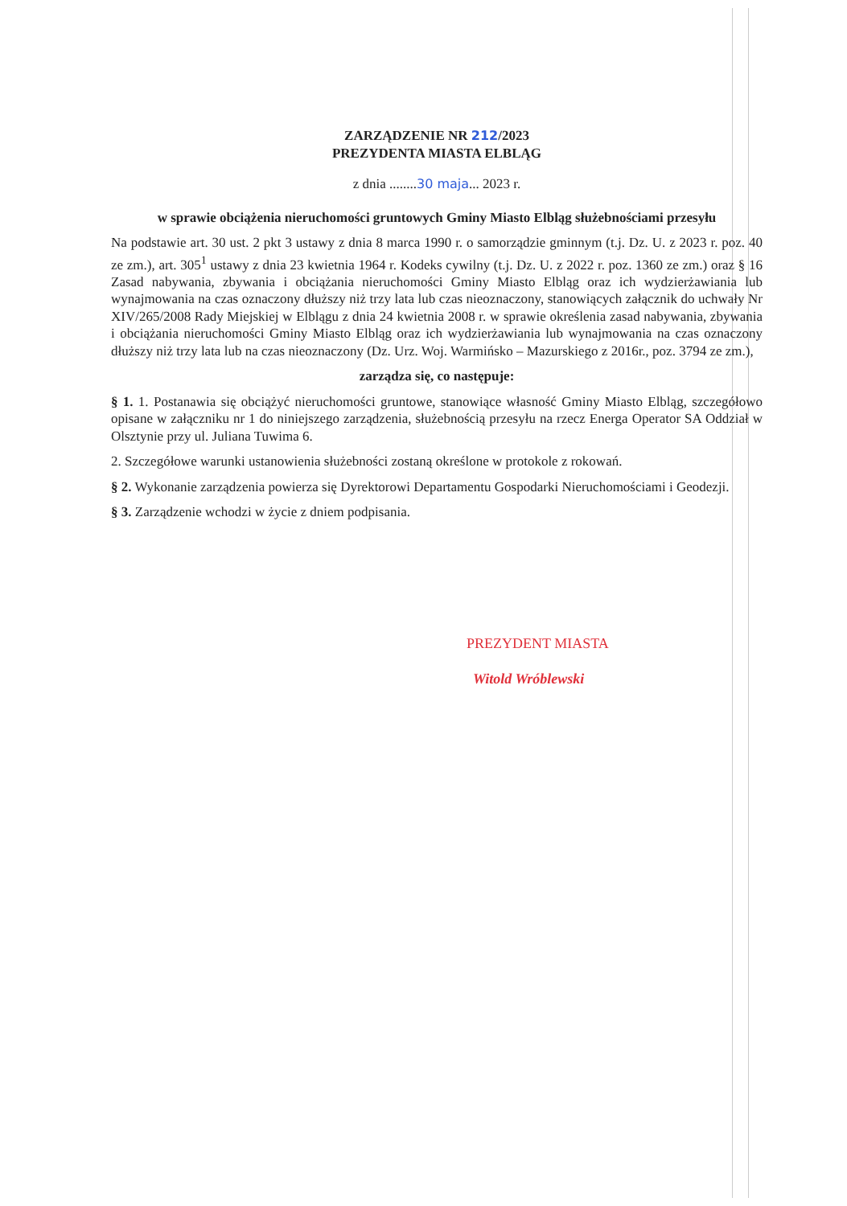ZARZĄDZENIE NR 212/2023
PREZYDENTA MIASTA ELBLĄG
z dnia ........30 maja... 2023 r.
w sprawie obciążenia nieruchomości gruntowych Gminy Miasto Elbląg służebnościami przesyłu
Na podstawie art. 30 ust. 2 pkt 3 ustawy z dnia 8 marca 1990 r. o samorządzie gminnym (t.j. Dz. U. z 2023 r. poz. 40 ze zm.), art. 305<sup>1</sup> ustawy z dnia 23 kwietnia 1964 r. Kodeks cywilny (t.j. Dz. U. z 2022 r. poz. 1360 ze zm.) oraz § 16 Zasad nabywania, zbywania i obciążania nieruchomości Gminy Miasto Elbląg oraz ich wydzierżawiania lub wynajmowania na czas oznaczony dłuższy niż trzy lata lub czas nieoznaczony, stanowiących załącznik do uchwały Nr XIV/265/2008 Rady Miejskiej w Elblągu z dnia 24 kwietnia 2008 r. w sprawie określenia zasad nabywania, zbywania i obciążania nieruchomości Gminy Miasto Elbląg oraz ich wydzierżawiania lub wynajmowania na czas oznaczony dłuższy niż trzy lata lub na czas nieoznaczony (Dz. Urz. Woj. Warmińsko – Mazurskiego z 2016r., poz. 3794 ze zm.),
zarządza się, co następuje:
§ 1. 1. Postanawia się obciążyć nieruchomości gruntowe, stanowiące własność Gminy Miasto Elbląg, szczegółowo opisane w załączniku nr 1 do niniejszego zarządzenia, służebnością przesyłu na rzecz Energa Operator SA Oddział w Olsztynie przy ul. Juliana Tuwima 6.
2. Szczegółowe warunki ustanowienia służebności zostaną określone w protokole z rokowań.
§ 2. Wykonanie zarządzenia powierza się Dyrektorowi Departamentu Gospodarki Nieruchomościami i Geodezji.
§ 3. Zarządzenie wchodzi w życie z dniem podpisania.
PREZYDENT MIASTA
Witold Wróblewski